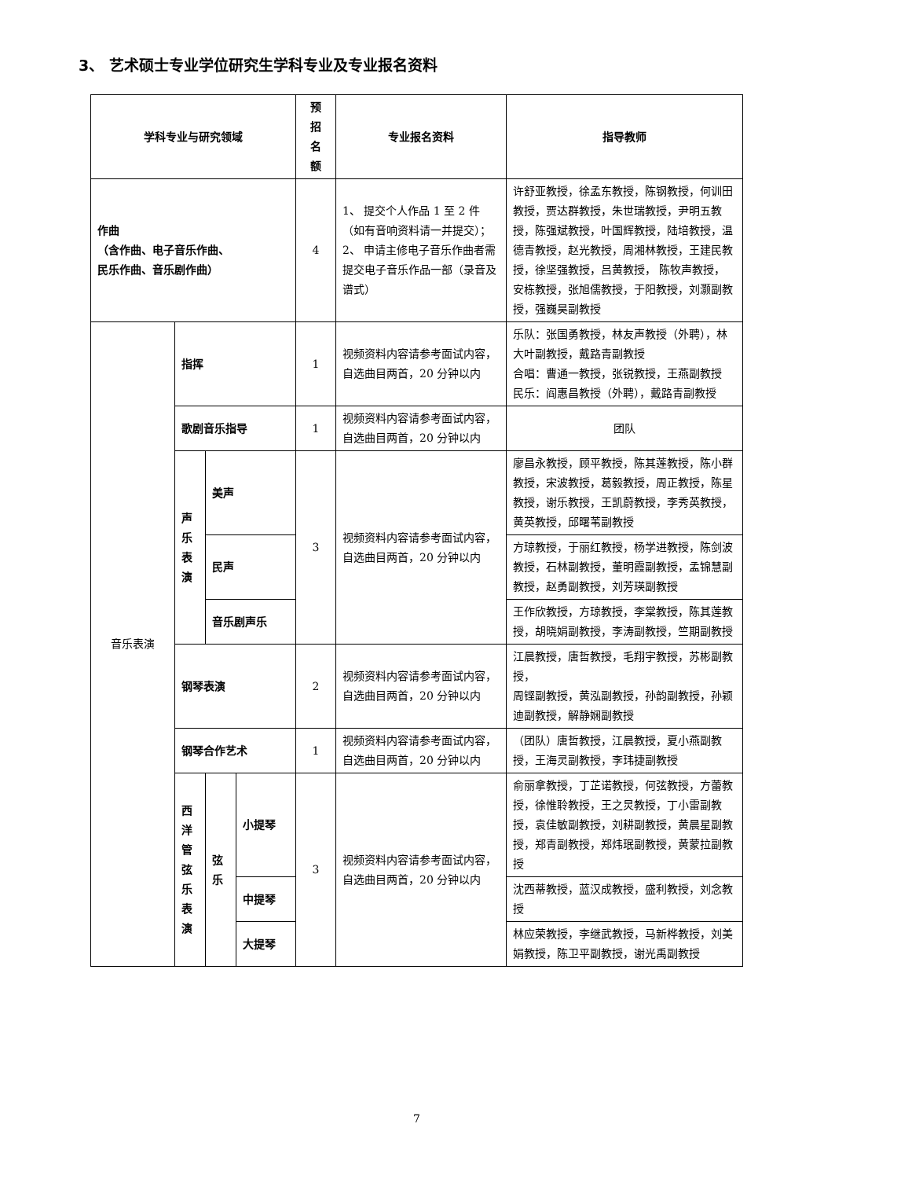3、 艺术硕士专业学位研究生学科专业及专业报名资料
| 学科专业与研究领域 | | | | 预 招 名 额 | 专业报名资料 | 指导教师 |
| --- | --- | --- | --- | --- | --- | --- |
| 作曲 （含作曲、电子音乐作曲、 民乐作曲、音乐剧作曲） | | | | 4 | 1、 提交个人作品 1 至 2 件（如有音响资料请一并提交）； 2、 申请主修电子音乐作曲者需提交电子音乐作品一部（录音及谱式） | 许舒亚教授，徐孟东教授，陈钢教授，何训田教授，贾达群教授，朱世瑞教授，尹明五教授，陈强斌教授，叶国辉教授，陆培教授，温德青教授，赵光教授，周湘林教授，王建民教授，徐坚强教授，吕黄教授， 陈牧声教授，安栋教授，张旭儒教授，于阳教授，刘灏副教授，强巍昊副教授 |
| 音乐表演 | 指挥 | | | 1 | 视频资料内容请参考面试内容，自选曲目两首，20 分钟以内 | 乐队：张国勇教授，林友声教授（外聘），林大叶副教授，戴路青副教授 合唱：曹通一教授，张锐教授，王燕副教授 民乐：阎惠昌教授（外聘），戴路青副教授 |
| | 歌剧音乐指导 | | | 1 | 视频资料内容请参考面试内容，自选曲目两首，20 分钟以内 | 团队 |
| | 声 乐 表 演 | 美声 | | 3 | 视频资料内容请参考面试内容，自选曲目两首，20 分钟以内 | 廖昌永教授，顾平教授，陈其莲教授，陈小群教授，宋波教授，葛毅教授，周正教授，陈星教授，谢乐教授，王凯蔚教授，李秀英教授，黄英教授，邱曙苇副教授 |
| | | 民声 | | | | 方琼教授，于丽红教授，杨学进教授，陈剑波教授，石林副教授，董明霞副教授，孟锦慧副教授，赵勇副教授，刘芳瑛副教授 |
| | | 音乐剧声乐 | | | | 王作欣教授，方琼教授，李棠教授，陈其莲教授，胡晓娟副教授，李涛副教授，竺期副教授 |
| | 钢琴表演 | | | 2 | 视频资料内容请参考面试内容，自选曲目两首，20 分钟以内 | 江晨教授，唐哲教授，毛翔宇教授，苏彬副教授， 周铿副教授，黄泓副教授，孙韵副教授，孙颖迪副教授，解静娴副教授 |
| | 钢琴合作艺术 | | | 1 | 视频资料内容请参考面试内容，自选曲目两首，20 分钟以内 | （团队）唐哲教授，江晨教授，夏小燕副教授，王海灵副教授，李玮捷副教授 |
| | 西 洋 管 弦 乐 表 演 | 弦 乐 | 小提琴 | 3 | 视频资料内容请参考面试内容，自选曲目两首，20 分钟以内 | 俞丽拿教授，丁芷诺教授，何弦教授，方蕾教授，徐惟聆教授，王之炅教授，丁小雷副教授，袁佳敏副教授，刘耕副教授，黄晨星副教授，郑青副教授，郑炜珉副教授，黄蒙拉副教授 |
| | | | 中提琴 | | | 沈西蒂教授，蓝汉成教授，盛利教授，刘念教授 |
| | | | 大提琴 | | | 林应荣教授，李继武教授，马新桦教授，刘美娟教授，陈卫平副教授，谢光禹副教授 |
7